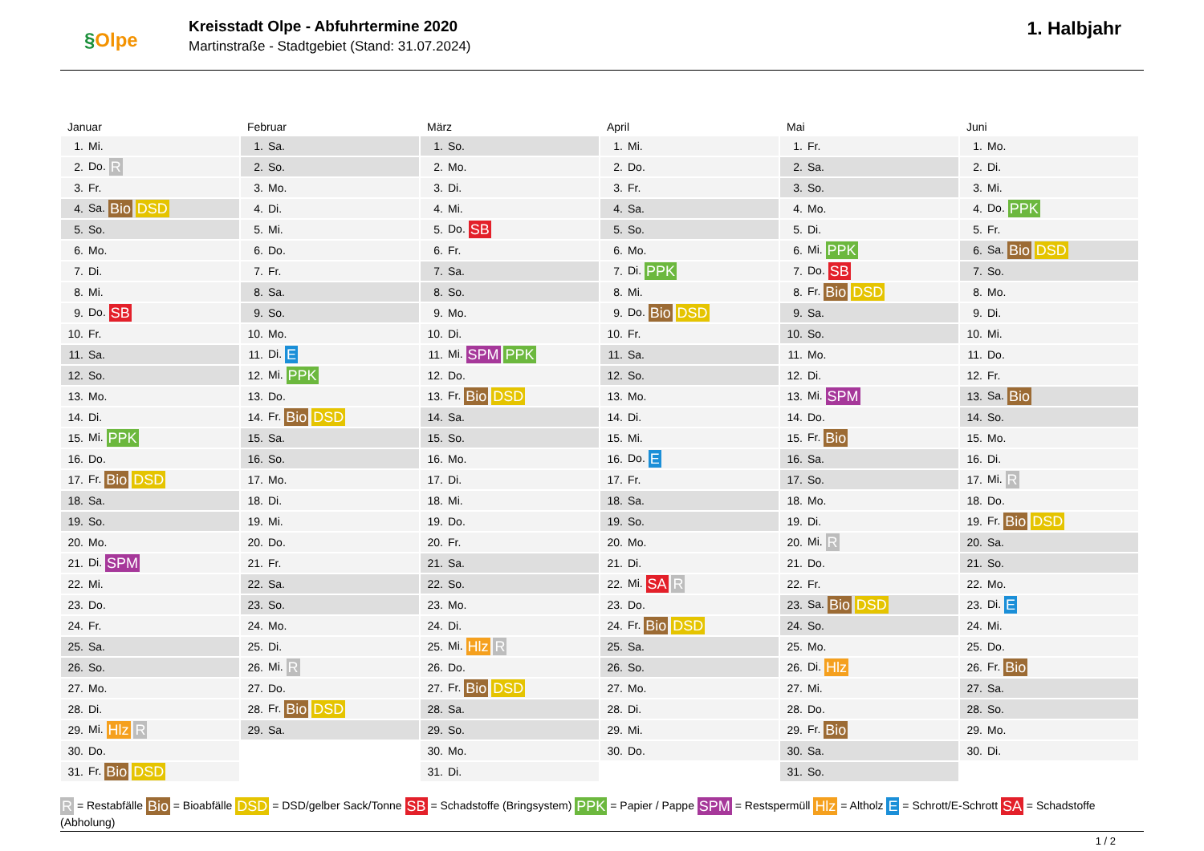§Olpe
Kreisstadt Olpe - Abfuhrtermine 2020
Martinstraße - Stadtgebiet (Stand: 31.07.2024)
1. Halbjahr
Januar
| 1. | Mi. |
| 2. | Do. R |
| 3. | Fr. |
| 4. | Sa. Bio DSD |
| 5. | So. |
| 6. | Mo. |
| 7. | Di. |
| 8. | Mi. |
| 9. | Do. SB |
| 10. | Fr. |
| 11. | Sa. |
| 12. | So. |
| 13. | Mo. |
| 14. | Di. |
| 15. | Mi. PPK |
| 16. | Do. |
| 17. | Fr. Bio DSD |
| 18. | Sa. |
| 19. | So. |
| 20. | Mo. |
| 21. | Di. SPM |
| 22. | Mi. |
| 23. | Do. |
| 24. | Fr. |
| 25. | Sa. |
| 26. | So. |
| 27. | Mo. |
| 28. | Di. |
| 29. | Mi. Hlz R |
| 30. | Do. |
| 31. | Fr. Bio DSD |
Februar
| 1. | Sa. |
| 2. | So. |
| 3. | Mo. |
| 4. | Di. |
| 5. | Mi. |
| 6. | Do. |
| 7. | Fr. |
| 8. | Sa. |
| 9. | So. |
| 10. | Mo. |
| 11. | Di. E |
| 12. | Mi. PPK |
| 13. | Do. |
| 14. | Fr. Bio DSD |
| 15. | Sa. |
| 16. | So. |
| 17. | Mo. |
| 18. | Di. |
| 19. | Mi. |
| 20. | Do. |
| 21. | Fr. |
| 22. | Sa. |
| 23. | So. |
| 24. | Mo. |
| 25. | Di. |
| 26. | Mi. R |
| 27. | Do. |
| 28. | Fr. Bio DSD |
| 29. | Sa. |
März
| 1. | So. |
| 2. | Mo. |
| 3. | Di. |
| 4. | Mi. |
| 5. | Do. SB |
| 6. | Fr. |
| 7. | Sa. |
| 8. | So. |
| 9. | Mo. |
| 10. | Di. |
| 11. | Mi. SPM PPK |
| 12. | Do. |
| 13. | Fr. Bio DSD |
| 14. | Sa. |
| 15. | So. |
| 16. | Mo. |
| 17. | Di. |
| 18. | Mi. |
| 19. | Do. |
| 20. | Fr. |
| 21. | Sa. |
| 22. | So. |
| 23. | Mo. |
| 24. | Di. |
| 25. | Mi. Hlz R |
| 26. | Do. |
| 27. | Fr. Bio DSD |
| 28. | Sa. |
| 29. | So. |
| 30. | Mo. |
| 31. | Di. |
April
| 1. | Mi. |
| 2. | Do. |
| 3. | Fr. |
| 4. | Sa. |
| 5. | So. |
| 6. | Mo. |
| 7. | Di. PPK |
| 8. | Mi. |
| 9. | Do. Bio DSD |
| 10. | Fr. |
| 11. | Sa. |
| 12. | So. |
| 13. | Mo. |
| 14. | Di. |
| 15. | Mi. |
| 16. | Do. E |
| 17. | Fr. |
| 18. | Sa. |
| 19. | So. |
| 20. | Mo. |
| 21. | Di. |
| 22. | Mi. SA R |
| 23. | Do. |
| 24. | Fr. Bio DSD |
| 25. | Sa. |
| 26. | So. |
| 27. | Mo. |
| 28. | Di. |
| 29. | Mi. |
| 30. | Do. |
Mai
| 1. | Fr. |
| 2. | Sa. |
| 3. | So. |
| 4. | Mo. |
| 5. | Di. |
| 6. | Mi. PPK |
| 7. | Do. SB |
| 8. | Fr. Bio DSD |
| 9. | Sa. |
| 10. | So. |
| 11. | Mo. |
| 12. | Di. |
| 13. | Mi. SPM |
| 14. | Do. |
| 15. | Fr. Bio |
| 16. | Sa. |
| 17. | So. |
| 18. | Mo. |
| 19. | Di. |
| 20. | Mi. R |
| 21. | Do. |
| 22. | Fr. |
| 23. | Sa. Bio DSD |
| 24. | So. |
| 25. | Mo. |
| 26. | Di. Hlz |
| 27. | Mi. |
| 28. | Do. |
| 29. | Fr. Bio |
| 30. | Sa. |
| 31. | So. |
Juni
| 1. | Mo. |
| 2. | Di. |
| 3. | Mi. |
| 4. | Do. PPK |
| 5. | Fr. |
| 6. | Sa. Bio DSD |
| 7. | So. |
| 8. | Mo. |
| 9. | Di. |
| 10. | Mi. |
| 11. | Do. |
| 12. | Fr. |
| 13. | Sa. Bio |
| 14. | So. |
| 15. | Mo. |
| 16. | Di. |
| 17. | Mi. R |
| 18. | Do. |
| 19. | Fr. Bio DSD |
| 20. | Sa. |
| 21. | So. |
| 22. | Mo. |
| 23. | Di. E |
| 24. | Mi. |
| 25. | Do. |
| 26. | Fr. Bio |
| 27. | Sa. |
| 28. | So. |
| 29. | Mo. |
| 30. | Di. |
R = Restabfälle Bio = Bioabfälle DSD = DSD/gelber Sack/Tonne SB = Schadstoffe (Bringsystem) PPK = Papier / Pappe SPM = Restspermüll Hlz = Altholz E = Schrott/E-Schrott SA = Schadstoffe (Abholung)
1 / 2